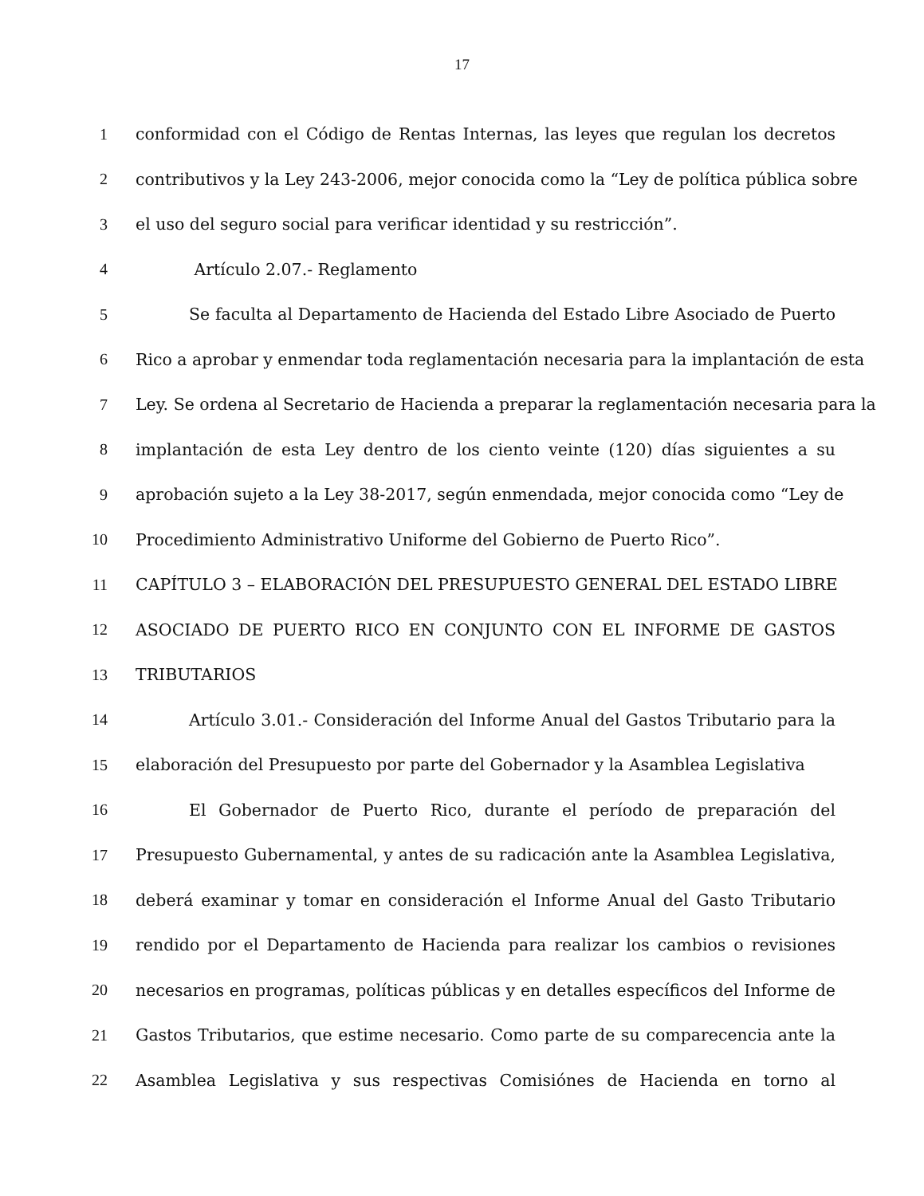17
1 conformidad con el Código de Rentas Internas, las leyes que regulan los decretos
2 contributivos y la Ley 243-2006, mejor conocida como la “Ley de política pública sobre
3 el uso del seguro social para verificar identidad y su restricción”.
4 Artículo 2.07.- Reglamento
5 Se faculta al Departamento de Hacienda del Estado Libre Asociado de Puerto
6 Rico a aprobar y enmendar toda reglamentación necesaria para la implantación de esta
7 Ley. Se ordena al Secretario de Hacienda a preparar la reglamentación necesaria para la
8 implantación de esta Ley dentro de los ciento veinte (120) días siguientes a su
9 aprobación sujeto a la Ley 38-2017, según enmendada, mejor conocida como “Ley de
10 Procedimiento Administrativo Uniforme del Gobierno de Puerto Rico”.
11 CAPÍTULO 3 – ELABORACIÓN DEL PRESUPUESTO GENERAL DEL ESTADO LIBRE
12 ASOCIADO DE PUERTO RICO EN CONJUNTO CON EL INFORME DE GASTOS
13 TRIBUTARIOS
14 Artículo 3.01.- Consideración del Informe Anual del Gastos Tributario para la
15 elaboración del Presupuesto por parte del Gobernador y la Asamblea Legislativa
16 El Gobernador de Puerto Rico, durante el período de preparación del
17 Presupuesto Gubernamental, y antes de su radicación ante la Asamblea Legislativa,
18 deberá examinar y tomar en consideración el Informe Anual del Gasto Tributario
19 rendido por el Departamento de Hacienda para realizar los cambios o revisiones
20 necesarios en programas, políticas públicas y en detalles específicos del Informe de
21 Gastos Tributarios, que estime necesario. Como parte de su comparecencia ante la
22 Asamblea Legislativa y sus respectivas Comisiónes de Hacienda en torno al